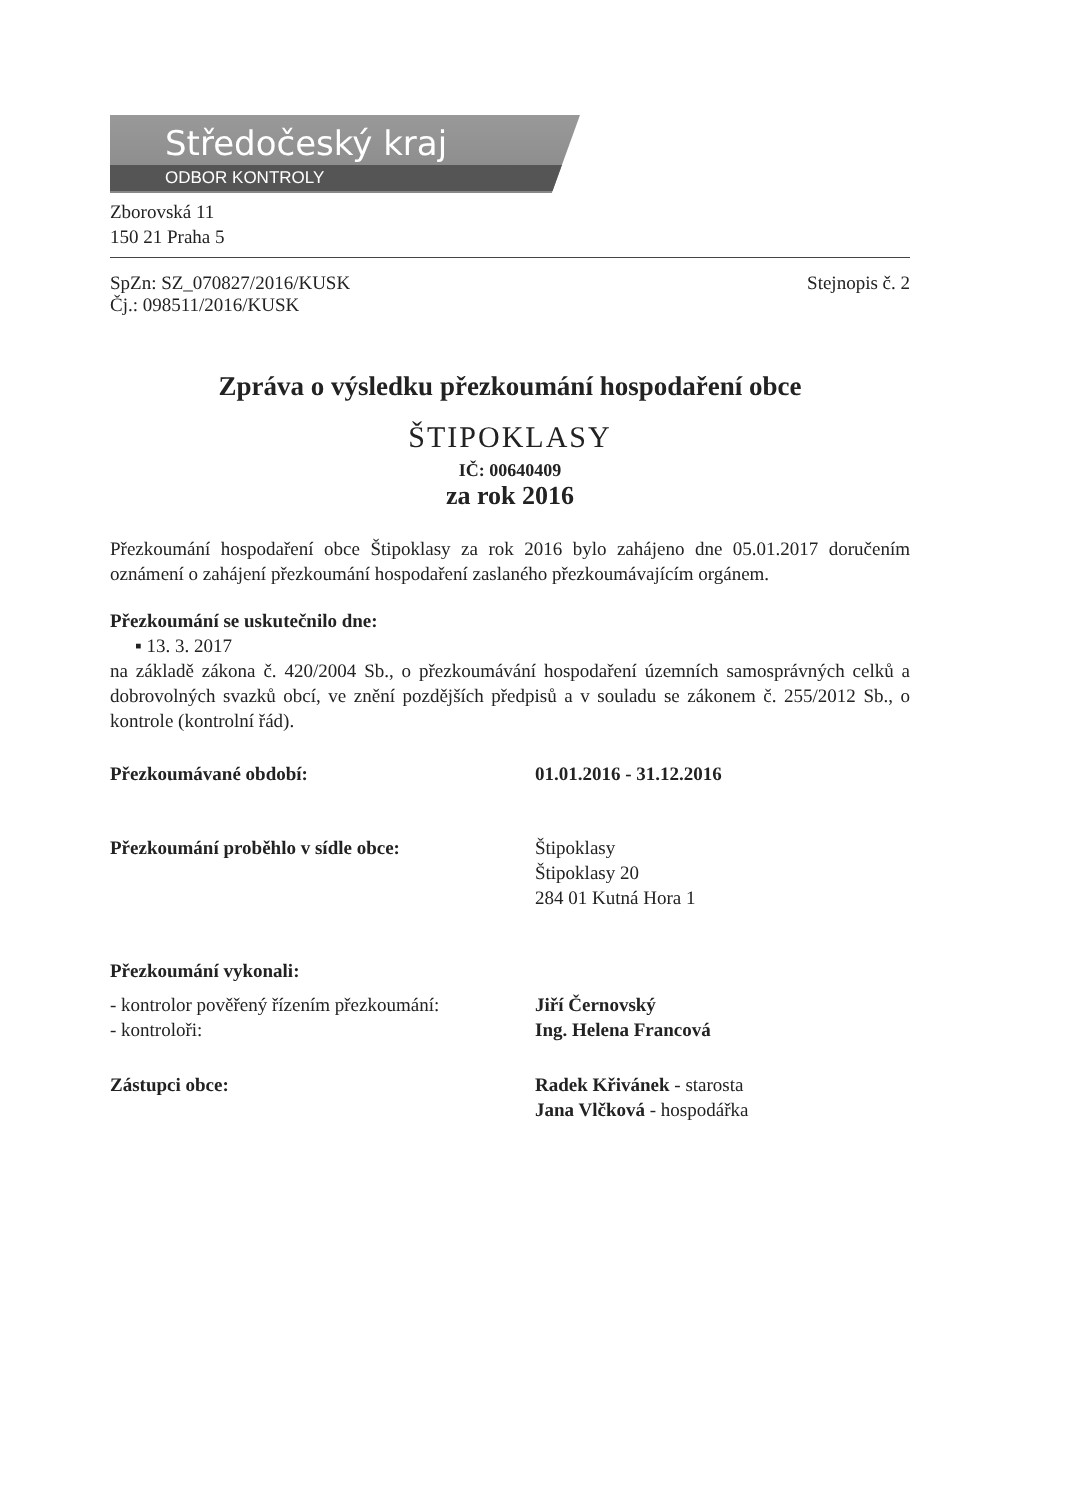Středočeský kraj
ODBOR KONTROLY
Zborovská 11
150 21 Praha 5
SpZn: SZ_070827/2016/KUSK
Čj.: 098511/2016/KUSK
Stejnopis č. 2
Zpráva o výsledku přezkoumání hospodaření obce
ŠTIPOKLASY
IČ: 00640409
za rok 2016
Přezkoumání hospodaření obce Štipoklasy za rok 2016 bylo zahájeno dne 05.01.2017 doručením oznámení o zahájení přezkoumání hospodaření zaslaného přezkoumávajícím orgánem.
Přezkoumání se uskutečnilo dne:
▪ 13. 3. 2017
na základě zákona č. 420/2004 Sb., o přezkoumávání hospodaření územních samosprávných celků a dobrovolných svazků obcí, ve znění pozdějších předpisů a v souladu se zákonem č. 255/2012 Sb., o kontrole (kontrolní řád).
Přezkoumávané období: 01.01.2016 - 31.12.2016
Přezkoumání proběhlo v sídle obce: Štipoklasy
Štipoklasy 20
284 01 Kutná Hora 1
Přezkoumání vykonali:
- kontrolor pověřený řízením přezkoumání:
- kontroloři:
Jiří Černovský
Ing. Helena Francová
Zástupci obce: Radek Křivánek - starosta
Jana Vlčková - hospodářka